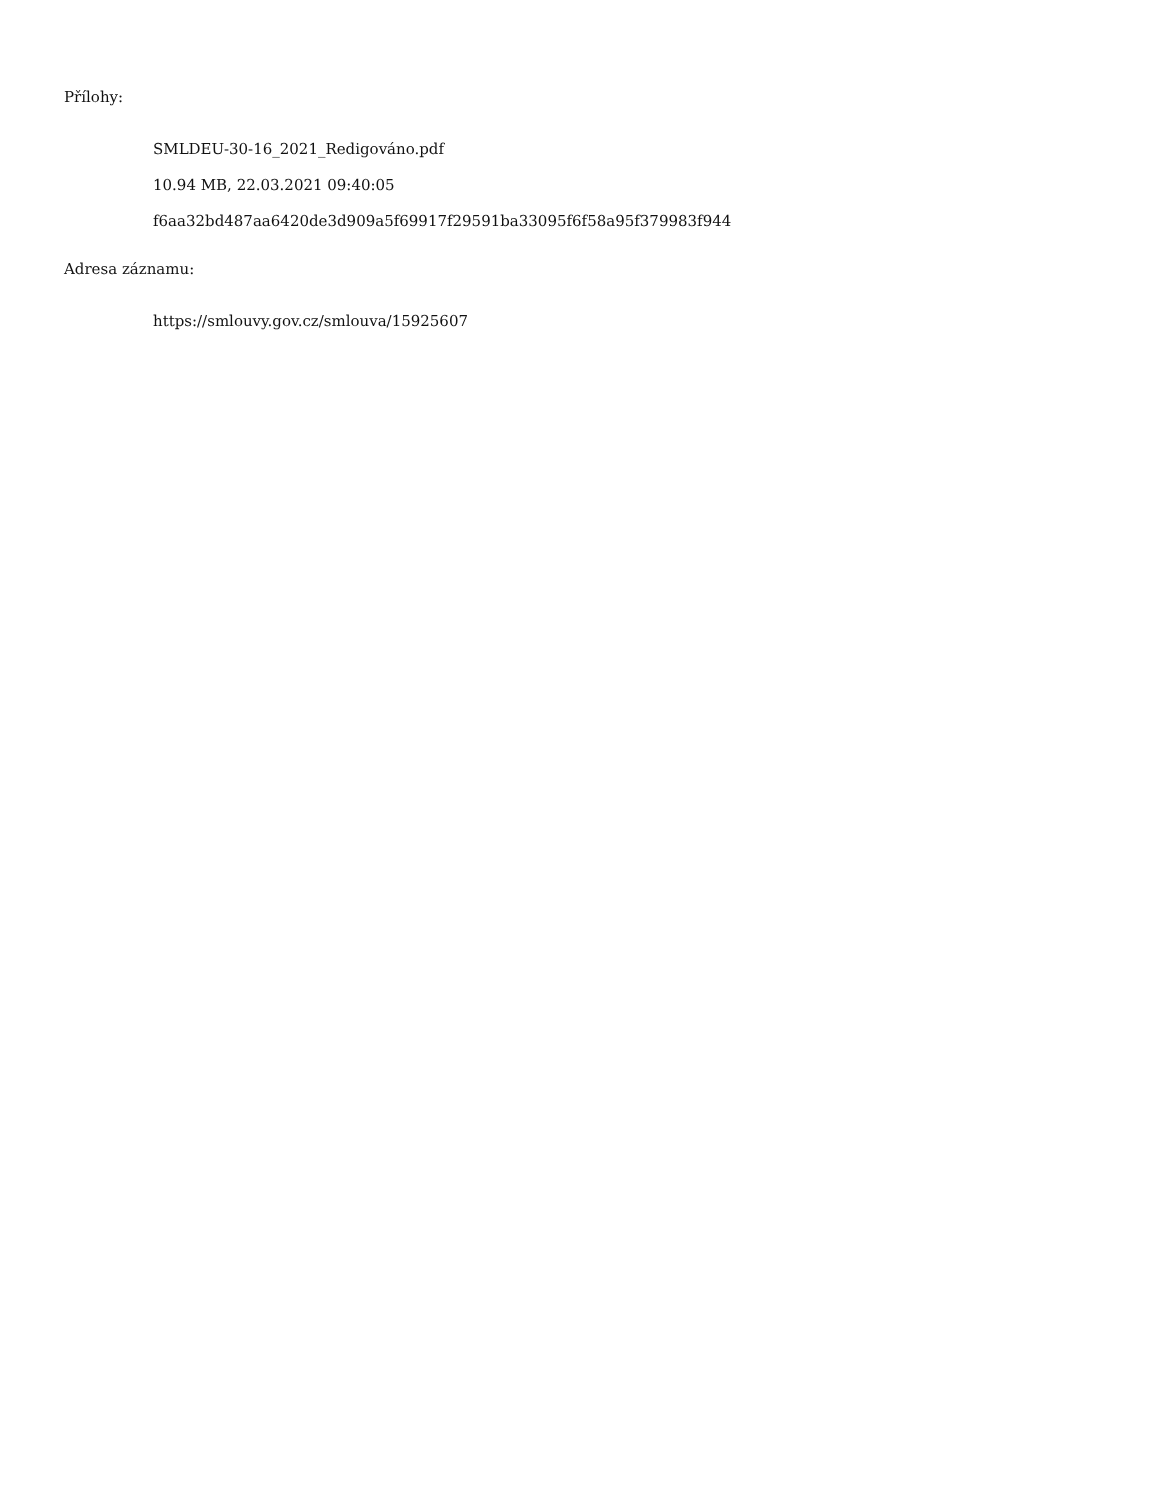Přílohy:
SMLDEU-30-16_2021_Redigováno.pdf
10.94 MB, 22.03.2021 09:40:05
f6aa32bd487aa6420de3d909a5f69917f29591ba33095f6f58a95f379983f944
Adresa záznamu:
https://smlouvy.gov.cz/smlouva/15925607